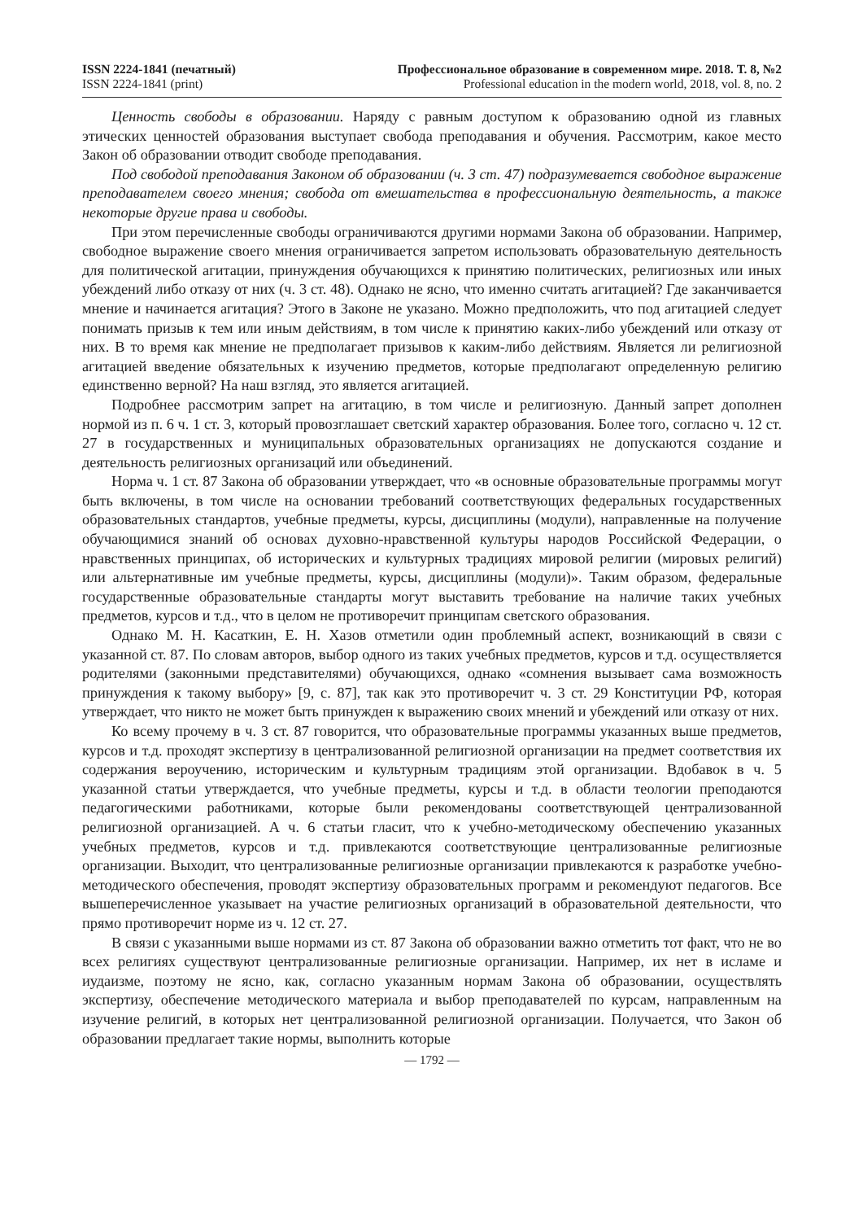ISSN 2224-1841 (печатный)
ISSN 2224-1841 (print)
Профессиональное образование в современном мире. 2018. Т. 8, №2
Professional education in the modern world, 2018, vol. 8, no. 2
Ценность свободы в образовании. Наряду с равным доступом к образованию одной из главных этических ценностей образования выступает свобода преподавания и обучения. Рассмотрим, какое место Закон об образовании отводит свободе преподавания.
Под свободой преподавания Законом об образовании (ч. 3 ст. 47) подразумевается свободное выражение преподавателем своего мнения; свобода от вмешательства в профессиональную деятельность, а также некоторые другие права и свободы.
При этом перечисленные свободы ограничиваются другими нормами Закона об образовании. Например, свободное выражение своего мнения ограничивается запретом использовать образовательную деятельность для политической агитации, принуждения обучающихся к принятию политических, религиозных или иных убеждений либо отказу от них (ч. 3 ст. 48). Однако не ясно, что именно считать агитацией? Где заканчивается мнение и начинается агитация? Этого в Законе не указано. Можно предположить, что под агитацией следует понимать призыв к тем или иным действиям, в том числе к принятию каких-либо убеждений или отказу от них. В то время как мнение не предполагает призывов к каким-либо действиям. Является ли религиозной агитацией введение обязательных к изучению предметов, которые предполагают определенную религию единственно верной? На наш взгляд, это является агитацией.
Подробнее рассмотрим запрет на агитацию, в том числе и религиозную. Данный запрет дополнен нормой из п. 6 ч. 1 ст. 3, который провозглашает светский характер образования. Более того, согласно ч. 12 ст. 27 в государственных и муниципальных образовательных организациях не допускаются создание и деятельность религиозных организаций или объединений.
Норма ч. 1 ст. 87 Закона об образовании утверждает, что «в основные образовательные программы могут быть включены, в том числе на основании требований соответствующих федеральных государственных образовательных стандартов, учебные предметы, курсы, дисциплины (модули), направленные на получение обучающимися знаний об основах духовно-нравственной культуры народов Российской Федерации, о нравственных принципах, об исторических и культурных традициях мировой религии (мировых религий) или альтернативные им учебные предметы, курсы, дисциплины (модули)». Таким образом, федеральные государственные образовательные стандарты могут выставить требование на наличие таких учебных предметов, курсов и т.д., что в целом не противоречит принципам светского образования.
Однако М. Н. Касаткин, Е. Н. Хазов отметили один проблемный аспект, возникающий в связи с указанной ст. 87. По словам авторов, выбор одного из таких учебных предметов, курсов и т.д. осуществляется родителями (законными представителями) обучающихся, однако «сомнения вызывает сама возможность принуждения к такому выбору» [9, с. 87], так как это противоречит ч. 3 ст. 29 Конституции РФ, которая утверждает, что никто не может быть принужден к выражению своих мнений и убеждений или отказу от них.
Ко всему прочему в ч. 3 ст. 87 говорится, что образовательные программы указанных выше предметов, курсов и т.д. проходят экспертизу в централизованной религиозной организации на предмет соответствия их содержания вероучению, историческим и культурным традициям этой организации. Вдобавок в ч. 5 указанной статьи утверждается, что учебные предметы, курсы и т.д. в области теологии преподаются педагогическими работниками, которые были рекомендованы соответствующей централизованной религиозной организацией. А ч. 6 статьи гласит, что к учебно-методическому обеспечению указанных учебных предметов, курсов и т.д. привлекаются соответствующие централизованные религиозные организации. Выходит, что централизованные религиозные организации привлекаются к разработке учебно-методического обеспечения, проводят экспертизу образовательных программ и рекомендуют педагогов. Все вышеперечисленное указывает на участие религиозных организаций в образовательной деятельности, что прямо противоречит норме из ч. 12 ст. 27.
В связи с указанными выше нормами из ст. 87 Закона об образовании важно отметить тот факт, что не во всех религиях существуют централизованные религиозные организации. Например, их нет в исламе и иудаизме, поэтому не ясно, как, согласно указанным нормам Закона об образовании, осуществлять экспертизу, обеспечение методического материала и выбор преподавателей по курсам, направленным на изучение религий, в которых нет централизованной религиозной организации. Получается, что Закон об образовании предлагает такие нормы, выполнить которые
— 1792 —